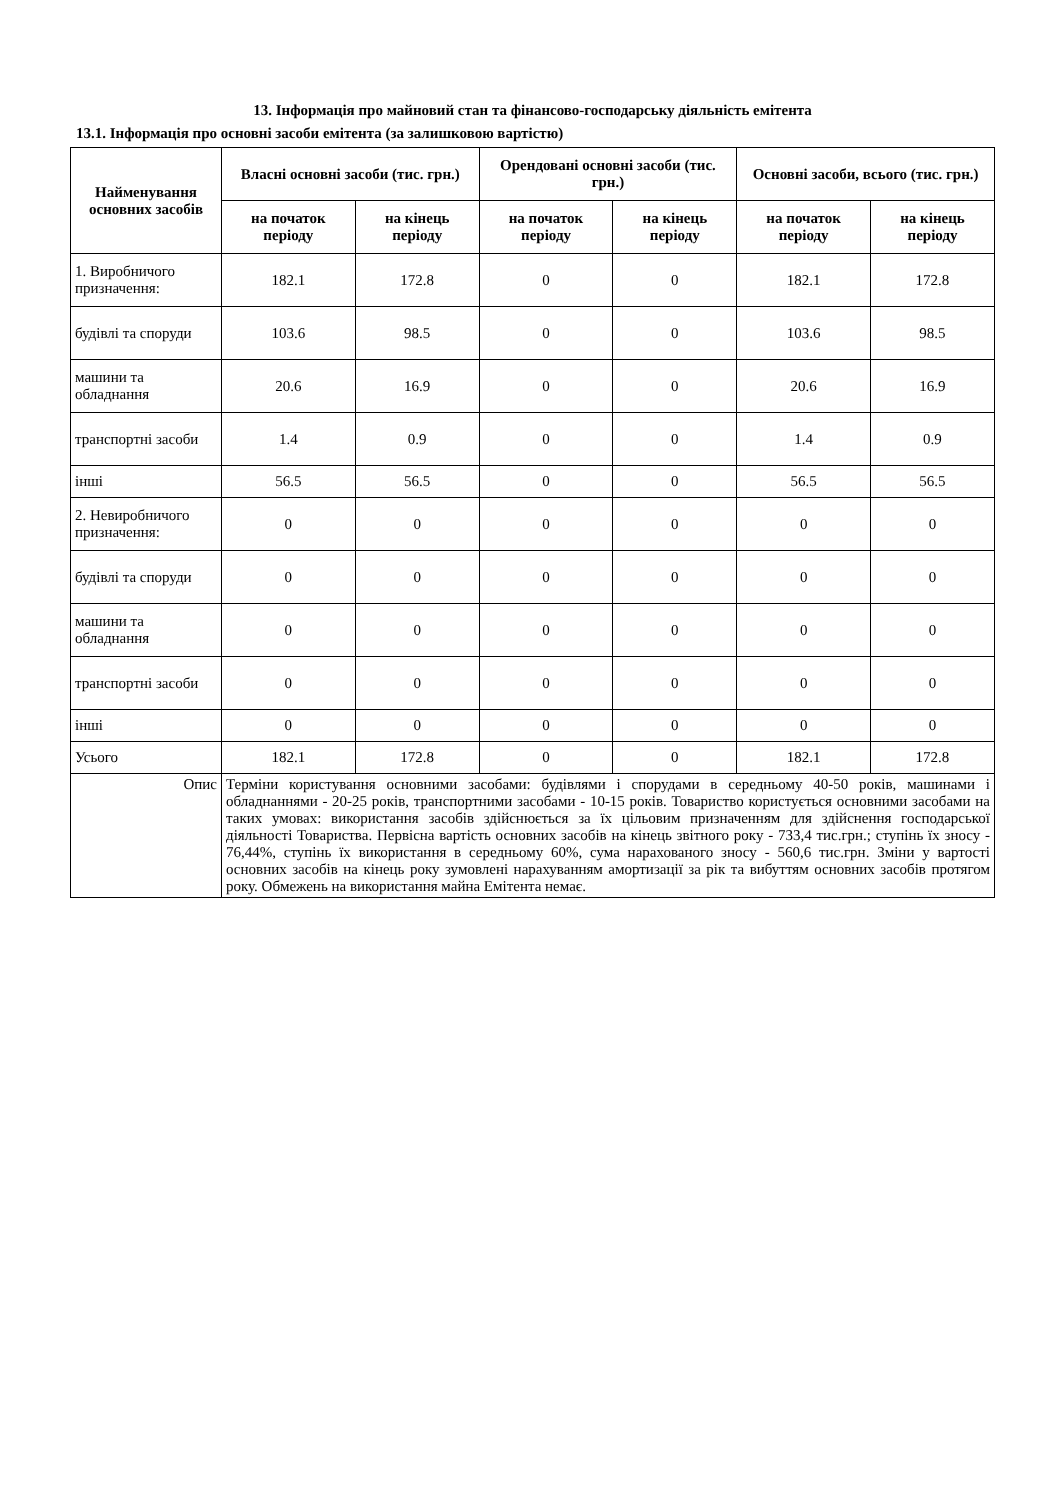13. Інформація про майновий стан та фінансово-господарську діяльність емітента
13.1. Інформація про основні засоби емітента (за залишковою вартістю)
| Найменування основних засобів | Власні основні засоби (тис. грн.) | | Орендовані основні засоби (тис. грн.) | | Основні засоби, всього (тис. грн.) | |
| --- | --- | --- | --- | --- | --- | --- |
| | на початок періоду | на кінець періоду | на початок періоду | на кінець періоду | на початок періоду | на кінець періоду |
| 1. Виробничого призначення: | 182.1 | 172.8 | 0 | 0 | 182.1 | 172.8 |
| будівлі та споруди | 103.6 | 98.5 | 0 | 0 | 103.6 | 98.5 |
| машини та обладнання | 20.6 | 16.9 | 0 | 0 | 20.6 | 16.9 |
| транспортні засоби | 1.4 | 0.9 | 0 | 0 | 1.4 | 0.9 |
| інші | 56.5 | 56.5 | 0 | 0 | 56.5 | 56.5 |
| 2. Невиробничого призначення: | 0 | 0 | 0 | 0 | 0 | 0 |
| будівлі та споруди | 0 | 0 | 0 | 0 | 0 | 0 |
| машини та обладнання | 0 | 0 | 0 | 0 | 0 | 0 |
| транспортні засоби | 0 | 0 | 0 | 0 | 0 | 0 |
| інші | 0 | 0 | 0 | 0 | 0 | 0 |
| Усього | 182.1 | 172.8 | 0 | 0 | 182.1 | 172.8 |
| Опис | Терміни користування основними засобами: будівлями і спорудами в середньому 40-50 років, машинами і обладнаннями - 20-25 років, транспортними засобами - 10-15 років. Товариство користується основними засобами на таких умовах: використання засобів здійснюється за їх цільовим призначенням для здійснення господарської діяльності Товариства. Первісна вартість основних засобів на кінець звітного року - 733,4 тис.грн.; ступінь їх зносу - 76,44%, ступінь їх використання в середньому 60%, сума нарахованого зносу - 560,6 тис.грн. Зміни у вартості основних засобів на кінець року зумовлені нарахуванням амортизації за рік та вибуттям основних засобів протягом року. Обмежень на використання майна Емітента немає. | | | | | |